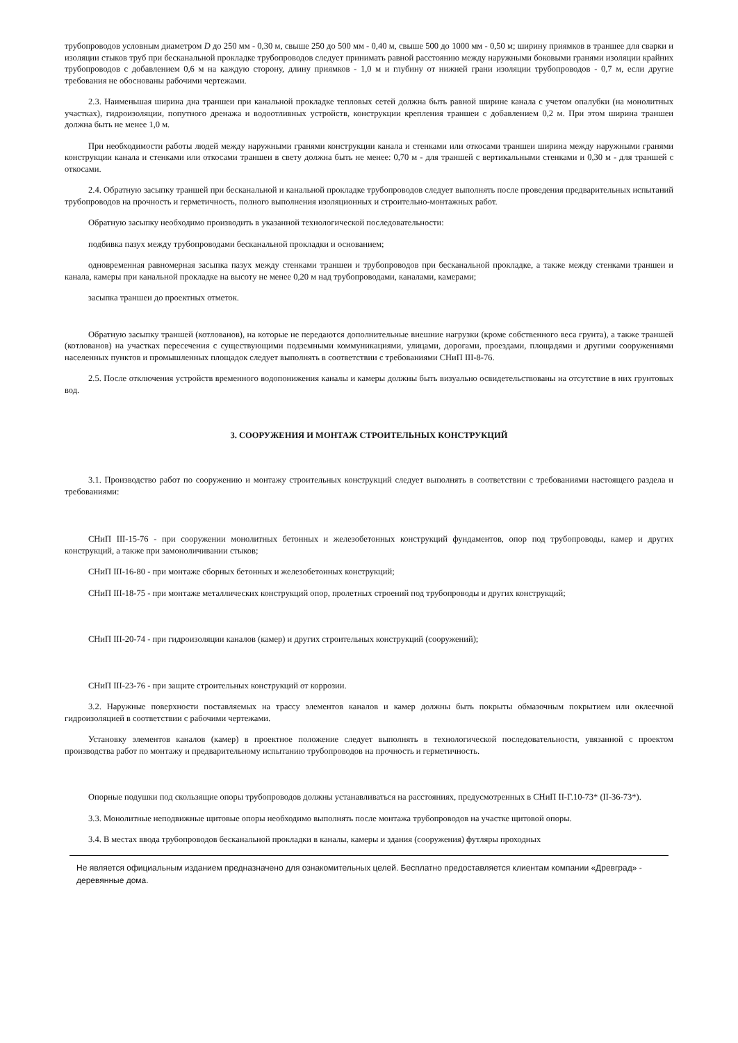трубопроводов условным диаметром D до 250 мм - 0,30 м, свыше 250 до 500 мм - 0,40 м, свыше 500 до 1000 мм - 0,50 м; ширину приямков в траншее для сварки и изоляции стыков труб при бесканальной прокладке трубопроводов следует принимать равной расстоянию между наружными боковыми гранями изоляции крайних трубопроводов с добавлением 0,6 м на каждую сторону, длину приямков - 1,0 м и глубину от нижней грани изоляции трубопроводов - 0,7 м, если другие требования не обоснованы рабочими чертежами.
2.3. Наименьшая ширина дна траншеи при канальной прокладке тепловых сетей должна быть равной ширине канала с учетом опалубки (на монолитных участках), гидроизоляции, попутного дренажа и водоотливных устройств, конструкции крепления траншеи с добавлением 0,2 м. При этом ширина траншеи должна быть не менее 1,0 м.
При необходимости работы людей между наружными гранями конструкции канала и стенками или откосами траншеи ширина между наружными гранями конструкции канала и стенками или откосами траншеи в свету должна быть не менее: 0,70 м - для траншей с вертикальными стенками и 0,30 м - для траншей с откосами.
2.4. Обратную засыпку траншей при бесканальной и канальной прокладке трубопроводов следует выполнять после проведения предварительных испытаний трубопроводов на прочность и герметичность, полного выполнения изоляционных и строительно-монтажных работ.
Обратную засыпку необходимо производить в указанной технологической последовательности:
подбивка пазух между трубопроводами бесканальной прокладки и основанием;
одновременная равномерная засыпка пазух между стенками траншеи и трубопроводов при бесканальной прокладке, а также между стенками траншеи и канала, камеры при канальной прокладке на высоту не менее 0,20 м над трубопроводами, каналами, камерами;
засыпка траншеи до проектных отметок.
Обратную засыпку траншей (котлованов), на которые не передаются дополнительные внешние нагрузки (кроме собственного веса грунта), а также траншей (котлованов) на участках пересечения с существующими подземными коммуникациями, улицами, дорогами, проездами, площадями и другими сооружениями населенных пунктов и промышленных площадок следует выполнять в соответствии с требованиями СНиП III-8-76.
2.5. После отключения устройств временного водопонижения каналы и камеры должны быть визуально освидетельствованы на отсутствие в них грунтовых вод.
3. СООРУЖЕНИЯ И МОНТАЖ СТРОИТЕЛЬНЫХ КОНСТРУКЦИЙ
3.1. Производство работ по сооружению и монтажу строительных конструкций следует выполнять в соответствии с требованиями настоящего раздела и требованиями:
СНиП III-15-76 - при сооружении монолитных бетонных и железобетонных конструкций фундаментов, опор под трубопроводы, камер и других конструкций, а также при замоноличивании стыков;
СНиП III-16-80 - при монтаже сборных бетонных и железобетонных конструкций;
СНиП III-18-75 - при монтаже металлических конструкций опор, пролетных строений под трубопроводы и других конструкций;
СНиП III-20-74 - при гидроизоляции каналов (камер) и других строительных конструкций (сооружений);
СНиП III-23-76 - при защите строительных конструкций от коррозии.
3.2. Наружные поверхности поставляемых на трассу элементов каналов и камер должны быть покрыты обмазочным покрытием или оклеечной гидроизоляцией в соответствии с рабочими чертежами.
Установку элементов каналов (камер) в проектное положение следует выполнять в технологической последовательности, увязанной с проектом производства работ по монтажу и предварительному испытанию трубопроводов на прочность и герметичность.
Опорные подушки под скользящие опоры трубопроводов должны устанавливаться на расстояниях, предусмотренных в СНиП II-Г.10-73* (II-36-73*).
3.3. Монолитные неподвижные щитовые опоры необходимо выполнять после монтажа трубопроводов на участке щитовой опоры.
3.4. В местах ввода трубопроводов бесканальной прокладки в каналы, камеры и здания (сооружения) футляры проходных
Не является официальным изданием предназначено для ознакомительных целей. Бесплатно предоставляется клиентам компании «Древград» - деревянные дома.